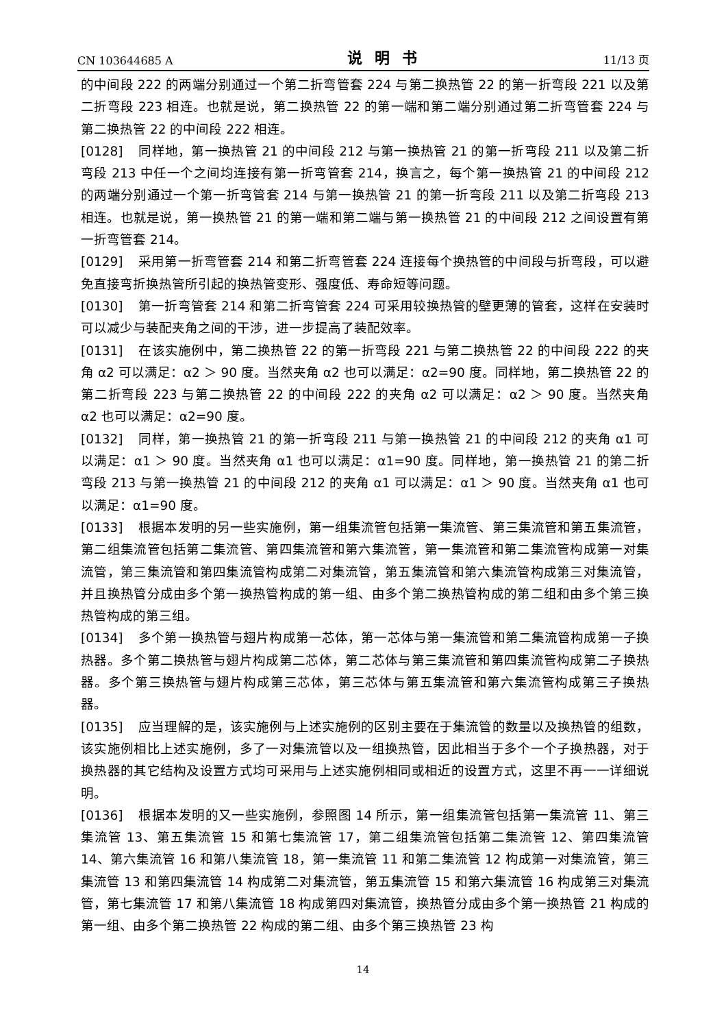CN 103644685 A 说明书 11/13 页
的中间段 222 的两端分别通过一个第二折弯管套 224 与第二换热管 22 的第一折弯段 221 以及第二折弯段 223 相连。也就是说，第二换热管 22 的第一端和第二端分别通过第二折弯管套 224 与第二换热管 22 的中间段 222 相连。
[0128] 同样地，第一换热管 21 的中间段 212 与第一换热管 21 的第一折弯段 211 以及第二折弯段 213 中任一个之间均连接有第一折弯管套 214，换言之，每个第一换热管 21 的中间段 212 的两端分别通过一个第一折弯管套 214 与第一换热管 21 的第一折弯段 211 以及第二折弯段 213 相连。也就是说，第一换热管 21 的第一端和第二端与第一换热管 21 的中间段 212 之间设置有第一折弯管套 214。
[0129] 采用第一折弯管套 214 和第二折弯管套 224 连接每个换热管的中间段与折弯段，可以避免直接弯折换热管所引起的换热管变形、强度低、寿命短等问题。
[0130] 第一折弯管套 214 和第二折弯管套 224 可采用较换热管的壁更薄的管套，这样在安装时可以减少与装配夹角之间的干涉，进一步提高了装配效率。
[0131] 在该实施例中，第二换热管 22 的第一折弯段 221 与第二换热管 22 的中间段 222 的夹角 α2 可以满足：α2 ＞ 90 度。当然夹角 α2 也可以满足：α2=90 度。同样地，第二换热管 22 的第二折弯段 223 与第二换热管 22 的中间段 222 的夹角 α2 可以满足：α2 ＞ 90 度。当然夹角 α2 也可以满足：α2=90 度。
[0132] 同样，第一换热管 21 的第一折弯段 211 与第一换热管 21 的中间段 212 的夹角 α1 可以满足：α1 ＞ 90 度。当然夹角 α1 也可以满足：α1=90 度。同样地，第一换热管 21 的第二折弯段 213 与第一换热管 21 的中间段 212 的夹角 α1 可以满足：α1 ＞ 90 度。当然夹角 α1 也可以满足：α1=90 度。
[0133] 根据本发明的另一些实施例，第一组集流管包括第一集流管、第三集流管和第五集流管，第二组集流管包括第二集流管、第四集流管和第六集流管，第一集流管和第二集流管构成第一对集流管，第三集流管和第四集流管构成第二对集流管，第五集流管和第六集流管构成第三对集流管，并且换热管分成由多个第一换热管构成的第一组、由多个第二换热管构成的第二组和由多个第三换热管构成的第三组。
[0134] 多个第一换热管与翅片构成第一芯体，第一芯体与第一集流管和第二集流管构成第一子换热器。多个第二换热管与翅片构成第二芯体，第二芯体与第三集流管和第四集流管构成第二子换热器。多个第三换热管与翅片构成第三芯体，第三芯体与第五集流管和第六集流管构成第三子换热器。
[0135] 应当理解的是，该实施例与上述实施例的区别主要在于集流管的数量以及换热管的组数，该实施例相比上述实施例，多了一对集流管以及一组换热管，因此相当于多个一个子换热器，对于换热器的其它结构及设置方式均可采用与上述实施例相同或相近的设置方式，这里不再一一详细说明。
[0136] 根据本发明的又一些实施例，参照图 14 所示，第一组集流管包括第一集流管 11、第三集流管 13、第五集流管 15 和第七集流管 17，第二组集流管包括第二集流管 12、第四集流管 14、第六集流管 16 和第八集流管 18，第一集流管 11 和第二集流管 12 构成第一对集流管，第三集流管 13 和第四集流管 14 构成第二对集流管，第五集流管 15 和第六集流管 16 构成第三对集流管，第七集流管 17 和第八集流管 18 构成第四对集流管，换热管分成由多个第一换热管 21 构成的第一组、由多个第二换热管 22 构成的第二组、由多个第三换热管 23 构
14